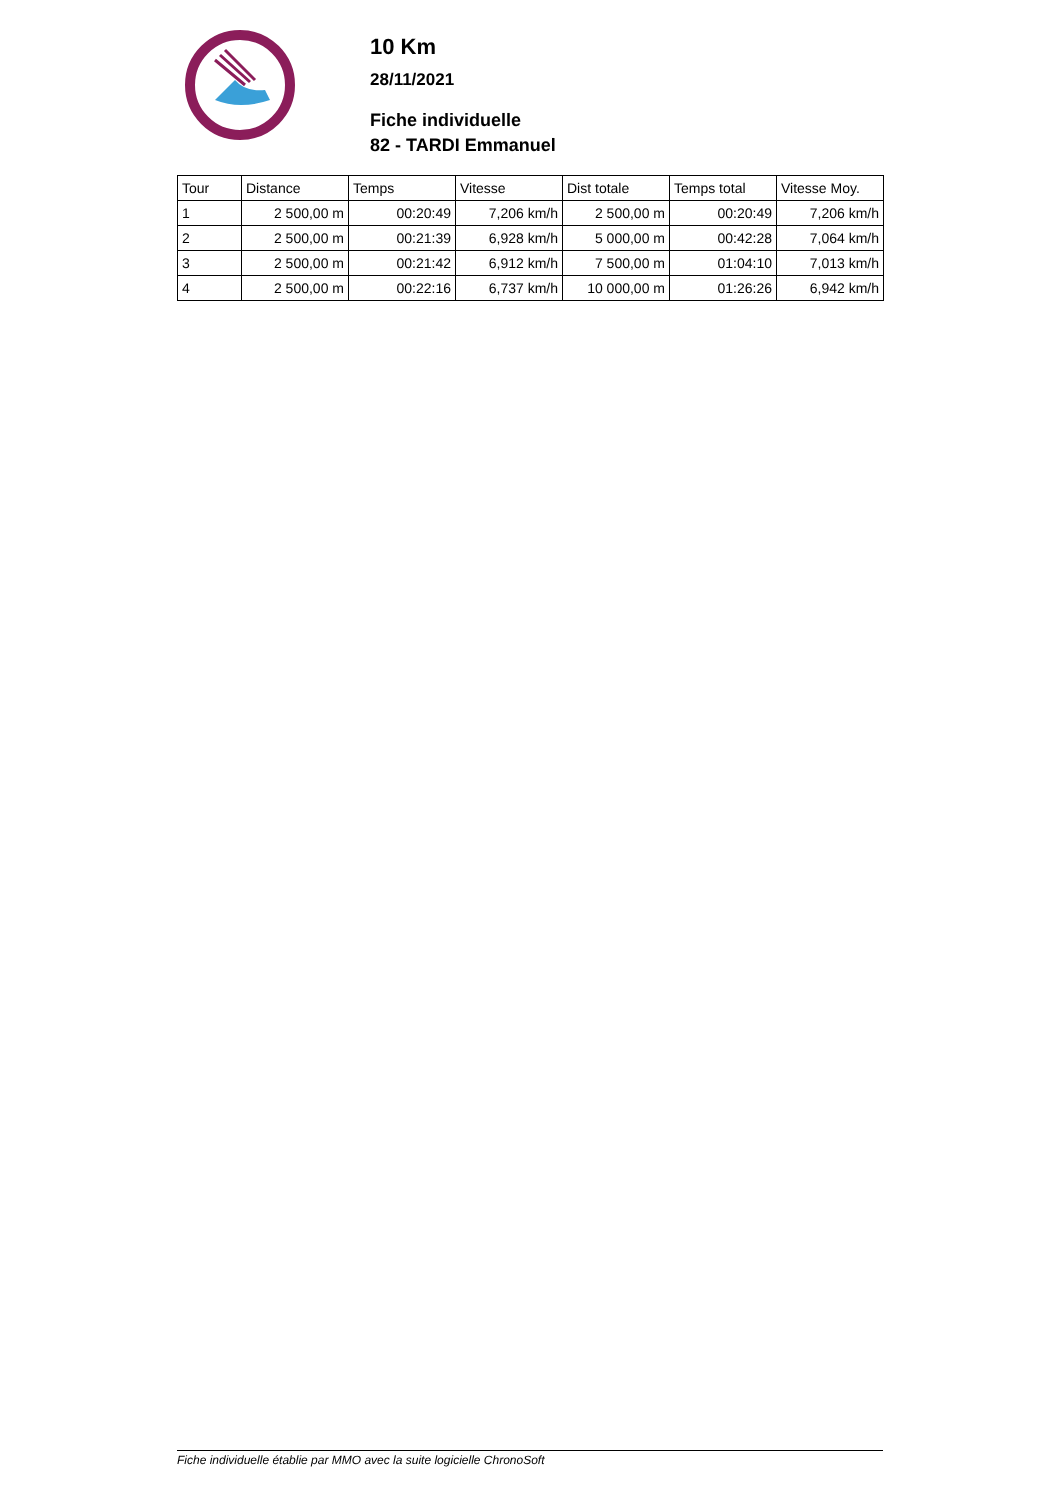10 Km
28/11/2021
Fiche individuelle
82 - TARDI Emmanuel
| Tour | Distance | Temps | Vitesse | Dist totale | Temps total | Vitesse Moy. |
| --- | --- | --- | --- | --- | --- | --- |
| 1 | 2 500,00 m | 00:20:49 | 7,206 km/h | 2 500,00 m | 00:20:49 | 7,206 km/h |
| 2 | 2 500,00 m | 00:21:39 | 6,928 km/h | 5 000,00 m | 00:42:28 | 7,064 km/h |
| 3 | 2 500,00 m | 00:21:42 | 6,912 km/h | 7 500,00 m | 01:04:10 | 7,013 km/h |
| 4 | 2 500,00 m | 00:22:16 | 6,737 km/h | 10 000,00 m | 01:26:26 | 6,942 km/h |
Fiche individuelle établie par MMO avec la suite logicielle ChronoSoft